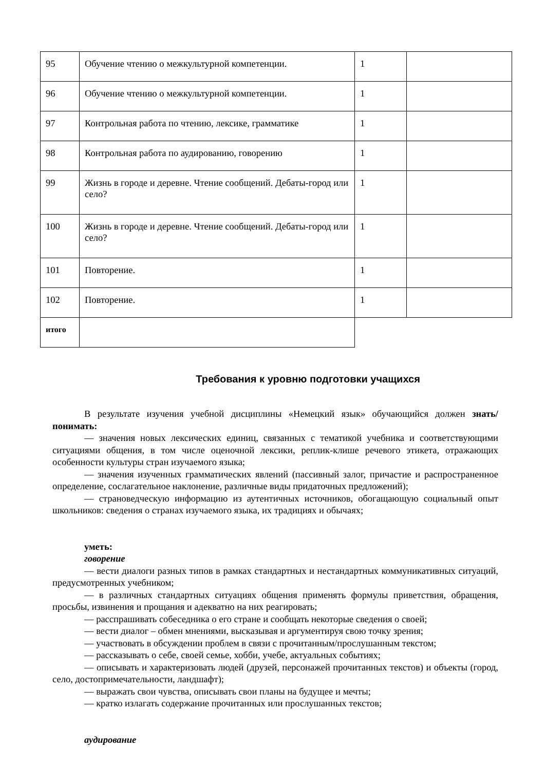| 95 | Обучение чтению о межкультурной компетенции. | 1 | |
| 96 | Обучение чтению о межкультурной компетенции. | 1 | |
| 97 | Контрольная работа по чтению, лексике, грамматике | 1 | |
| 98 | Контрольная работа по аудированию, говорению | 1 | |
| 99 | Жизнь в городе и деревне. Чтение сообщений. Дебаты-город или село? | 1 | |
| 100 | Жизнь в городе и деревне. Чтение сообщений. Дебаты-город или село? | 1 | |
| 101 | Повторение. | 1 | |
| 102 | Повторение. | 1 | |
| итого | | | |
Требования к уровню подготовки учащихся
В результате изучения учебной дисциплины «Немецкий язык» обучающийся должен знать/понимать:
— значения новых лексических единиц, связанных с тематикой учебника и соответствующими ситуациями общения, в том числе оценочной лексики, реплик-клише речевого этикета, отражающих особенности культуры стран изучаемого языка;
— значения изученных грамматических явлений (пассивный залог, причастие и распространенное определение, сослагательное наклонение, различные виды придаточных предложений);
— страноведческую информацию из аутентичных источников, обогащающую социальный опыт школьников: сведения о странах изучаемого языка, их традициях и обычаях;
уметь:
говорение
— вести диалоги разных типов в рамках стандартных и нестандартных коммуникативных ситуаций, предусмотренных учебником;
— в различных стандартных ситуациях общения применять формулы приветствия, обращения, просьбы, извинения и прощания и адекватно на них реагировать;
— расспрашивать собеседника о его стране и сообщать некоторые сведения о своей;
— вести диалог – обмен мнениями, высказывая и аргументируя свою точку зрения;
— участвовать в обсуждении проблем в связи с прочитанным/прослушанным текстом;
— рассказывать о себе, своей семье, хобби, учебе, актуальных событиях;
— описывать и характеризовать людей (друзей, персонажей прочитанных текстов) и объекты (город, село, достопримечательности, ландшафт);
— выражать свои чувства, описывать свои планы на будущее и мечты;
— кратко излагать содержание прочитанных или прослушанных текстов;
аудирование